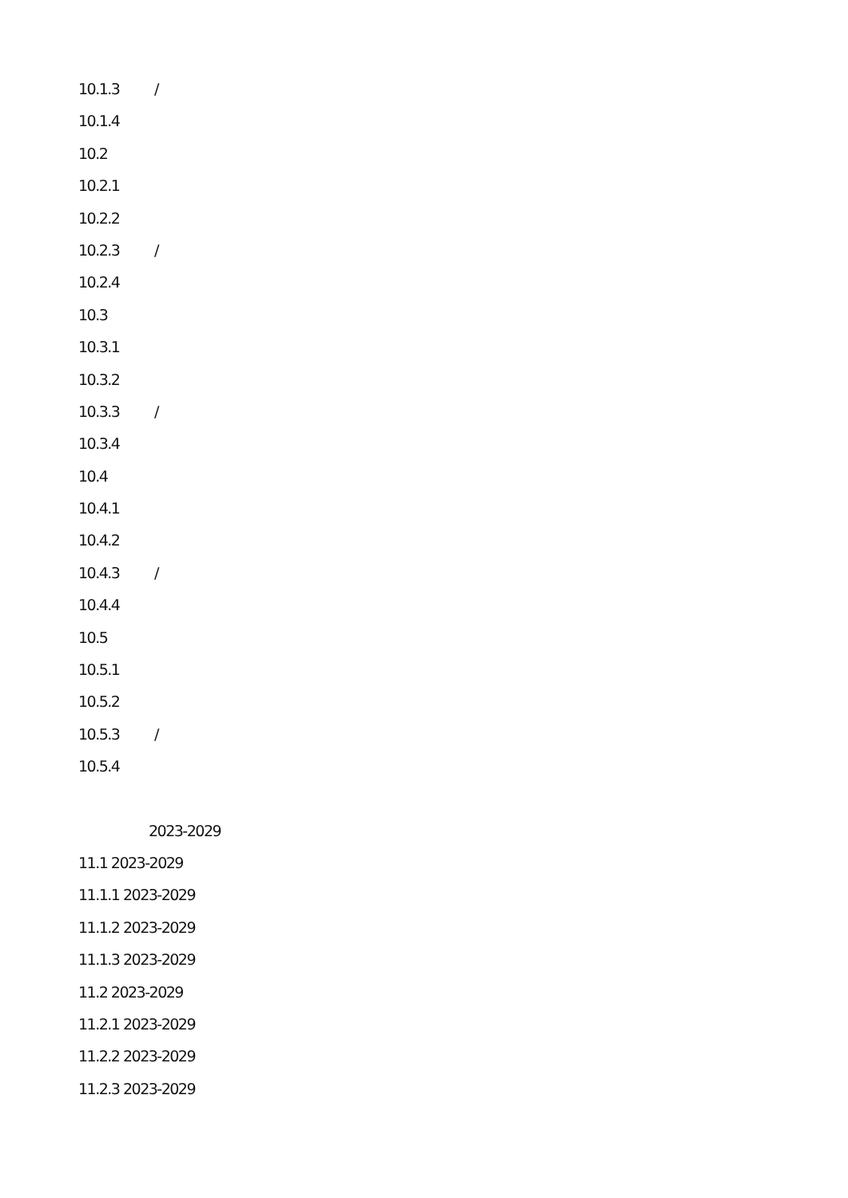10.1.3 /
10.1.4
10.2
10.2.1
10.2.2
10.2.3 /
10.2.4
10.3
10.3.1
10.3.2
10.3.3 /
10.3.4
10.4
10.4.1
10.4.2
10.4.3 /
10.4.4
10.5
10.5.1
10.5.2
10.5.3 /
10.5.4
2023-2029
11.1 2023-2029
11.1.1 2023-2029
11.1.2 2023-2029
11.1.3 2023-2029
11.2 2023-2029
11.2.1 2023-2029
11.2.2 2023-2029
11.2.3 2023-2029